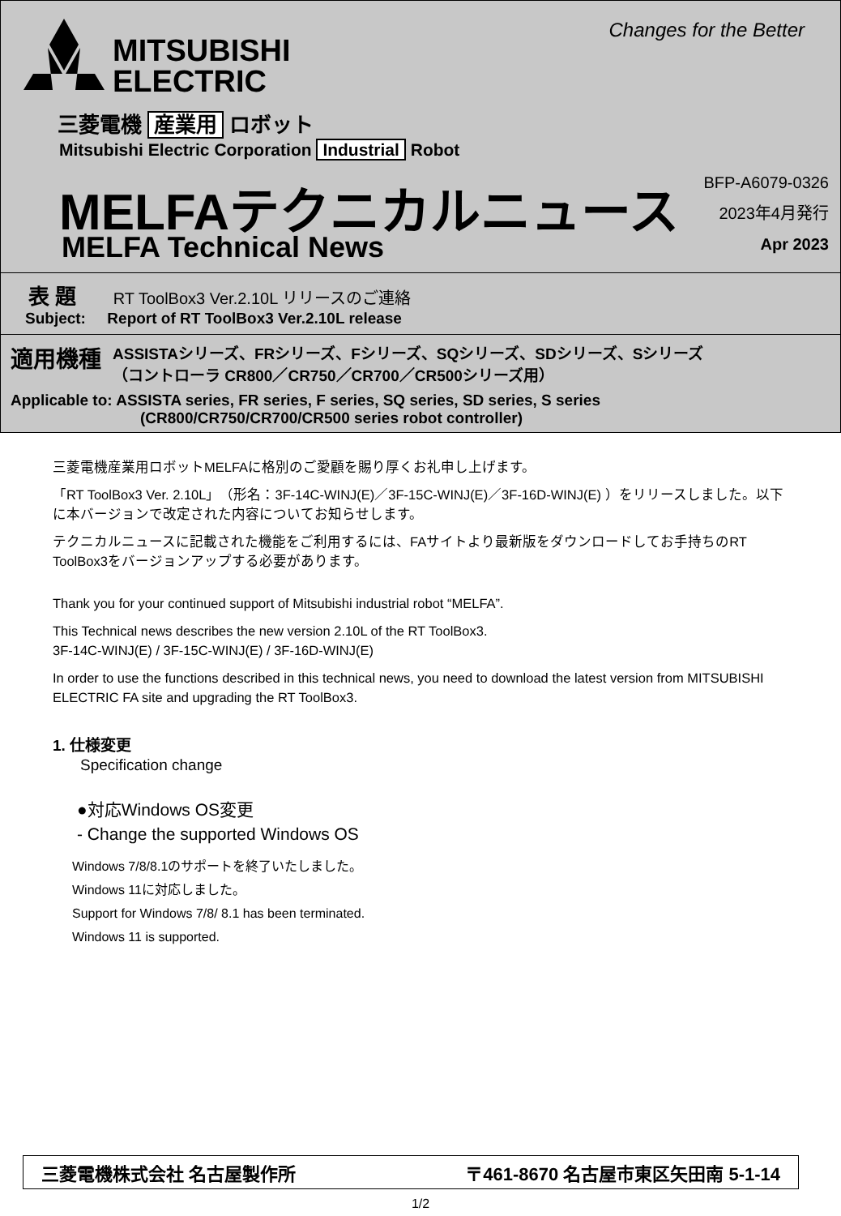MITSUBISHI
ELECTRIC
Changes for the Better
三菱電機 産業用 ロボット
Mitsubishi Electric Corporation Industrial Robot
MELFAテクニカルニュース
MELFA Technical News
BFP-A6079-0326
2023年4月発行
Apr 2023
表 題 RT ToolBox3 Ver.2.10L リリースのご連絡
Subject: Report of RT ToolBox3 Ver.2.10L release
適用機種
ASSISTAシリーズ、FRシリーズ、Fシリーズ、SQシリーズ、SDシリーズ、Sシリーズ
（コントローラ CR800／CR750／CR700／CR500シリーズ用）
Applicable to: ASSISTA series, FR series, F series, SQ series, SD series, S series
(CR800/CR750/CR700/CR500 series robot controller)
三菱電機産業用ロボットMELFAに格別のご愛顧を賜り厚くお礼申し上げます。
「RT ToolBox3 Ver. 2.10L」（形名：3F-14C-WINJ(E)／3F-15C-WINJ(E)／3F-16D-WINJ(E) ）をリリースしました。以下に本バージョンで改定された内容についてお知らせします。
テクニカルニュースに記載された機能をご利用するには、FAサイトより最新版をダウンロードしてお手持ちのRT ToolBox3をバージョンアップする必要があります。
Thank you for your continued support of Mitsubishi industrial robot “MELFA”.
This Technical news describes the new version 2.10L of the RT ToolBox3.
3F-14C-WINJ(E) / 3F-15C-WINJ(E) / 3F-16D-WINJ(E)
In order to use the functions described in this technical news, you need to download the latest version from MITSUBISHI ELECTRIC FA site and upgrading the RT ToolBox3.
1. 仕様変更
Specification change
●対応Windows OS変更
- Change the supported Windows OS
Windows 7/8/8.1のサポートを終了いたしました。
Windows 11に対応しました。
Support for Windows 7/8/ 8.1 has been terminated.
Windows 11 is supported.
三菱電機株式会社 名古屋製作所 〒461-8670 名古屋市東区矢田南 5-1-14
1/2